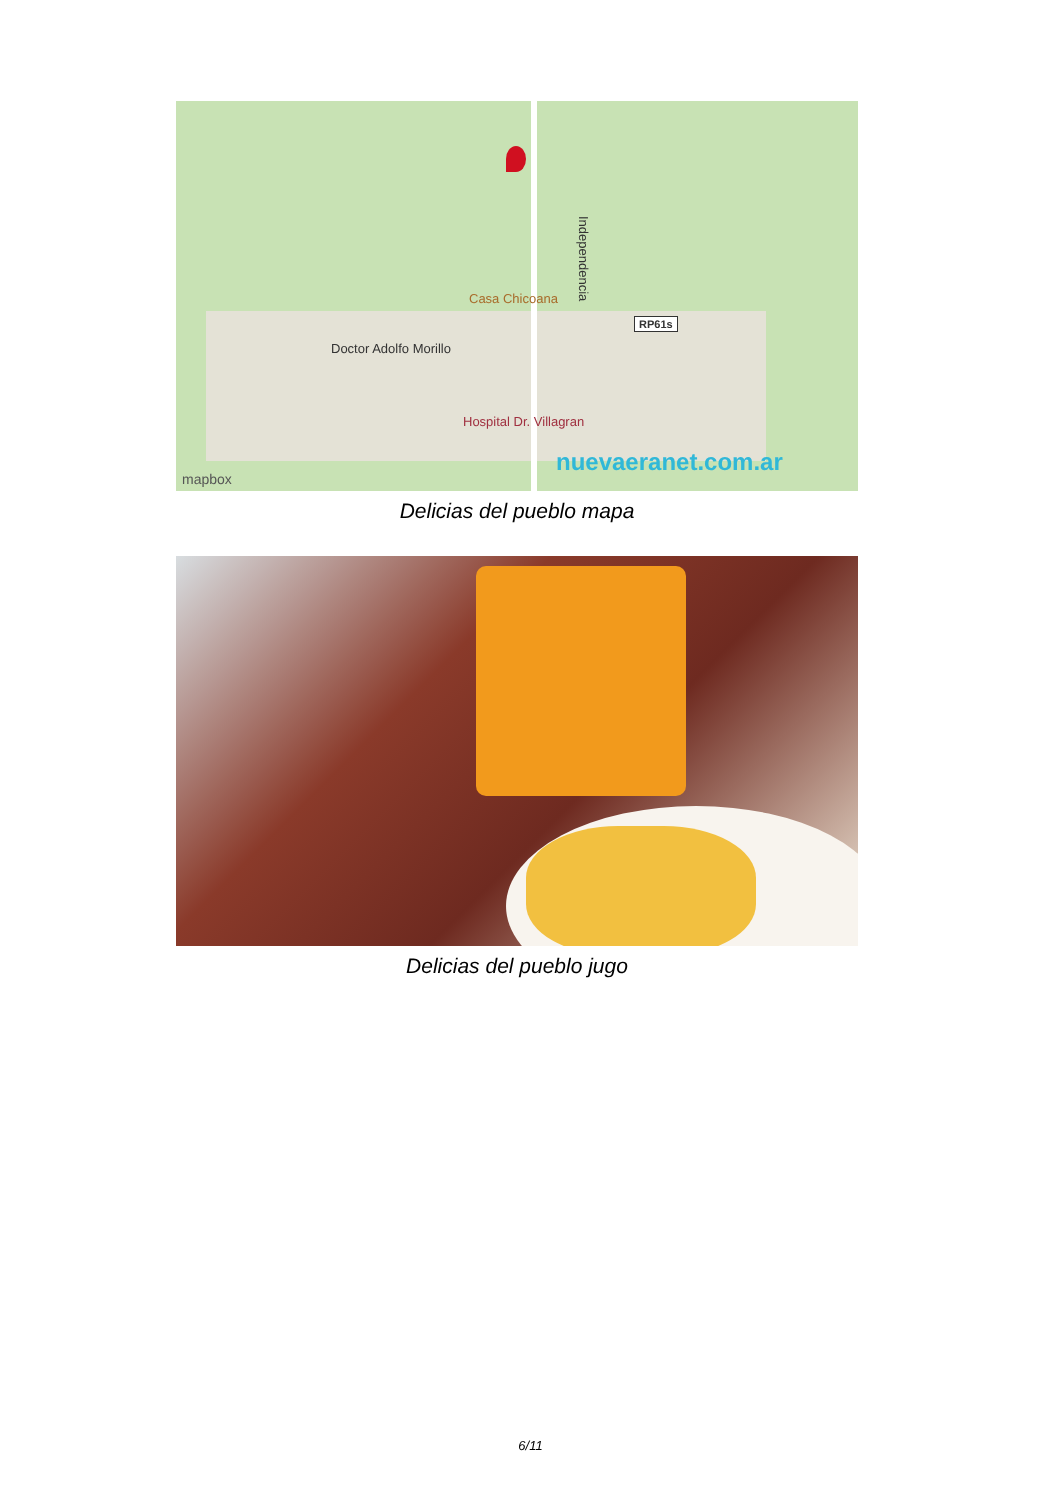Casa Chicoana
Independencia
RP61s
Doctor Adolfo Morillo
Hospital Dr. Villagran
nuevaeranet.com.ar
mapbox
Delicias del pueblo mapa
Delicias del pueblo jugo
6/11